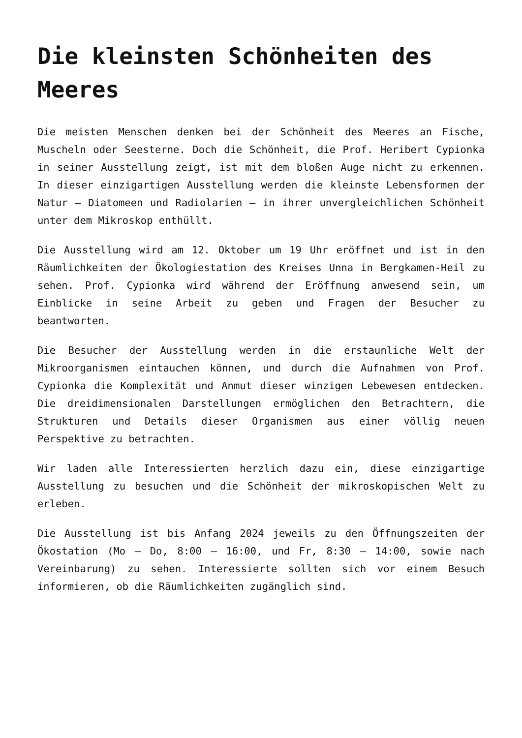Die kleinsten Schönheiten des Meeres
Die meisten Menschen denken bei der Schönheit des Meeres an Fische, Muscheln oder Seesterne. Doch die Schönheit, die Prof. Heribert Cypionka in seiner Ausstellung zeigt, ist mit dem bloßen Auge nicht zu erkennen. In dieser einzigartigen Ausstellung werden die kleinste Lebensformen der Natur – Diatomeen und Radiolarien – in ihrer unvergleichlichen Schönheit unter dem Mikroskop enthüllt.
Die Ausstellung wird am 12. Oktober um 19 Uhr eröffnet und ist in den Räumlichkeiten der Ökologiestation des Kreises Unna in Bergkamen-Heil zu sehen. Prof. Cypionka wird während der Eröffnung anwesend sein, um Einblicke in seine Arbeit zu geben und Fragen der Besucher zu beantworten.
Die Besucher der Ausstellung werden in die erstaunliche Welt der Mikroorganismen eintauchen können, und durch die Aufnahmen von Prof. Cypionka die Komplexität und Anmut dieser winzigen Lebewesen entdecken. Die dreidimensionalen Darstellungen ermöglichen den Betrachtern, die Strukturen und Details dieser Organismen aus einer völlig neuen Perspektive zu betrachten.
Wir laden alle Interessierten herzlich dazu ein, diese einzigartige Ausstellung zu besuchen und die Schönheit der mikroskopischen Welt zu erleben.
Die Ausstellung ist bis Anfang 2024 jeweils zu den Öffnungszeiten der Ökostation (Mo – Do, 8:00 – 16:00, und Fr, 8:30 – 14:00, sowie nach Vereinbarung) zu sehen. Interessierte sollten sich vor einem Besuch informieren, ob die Räumlichkeiten zugänglich sind.